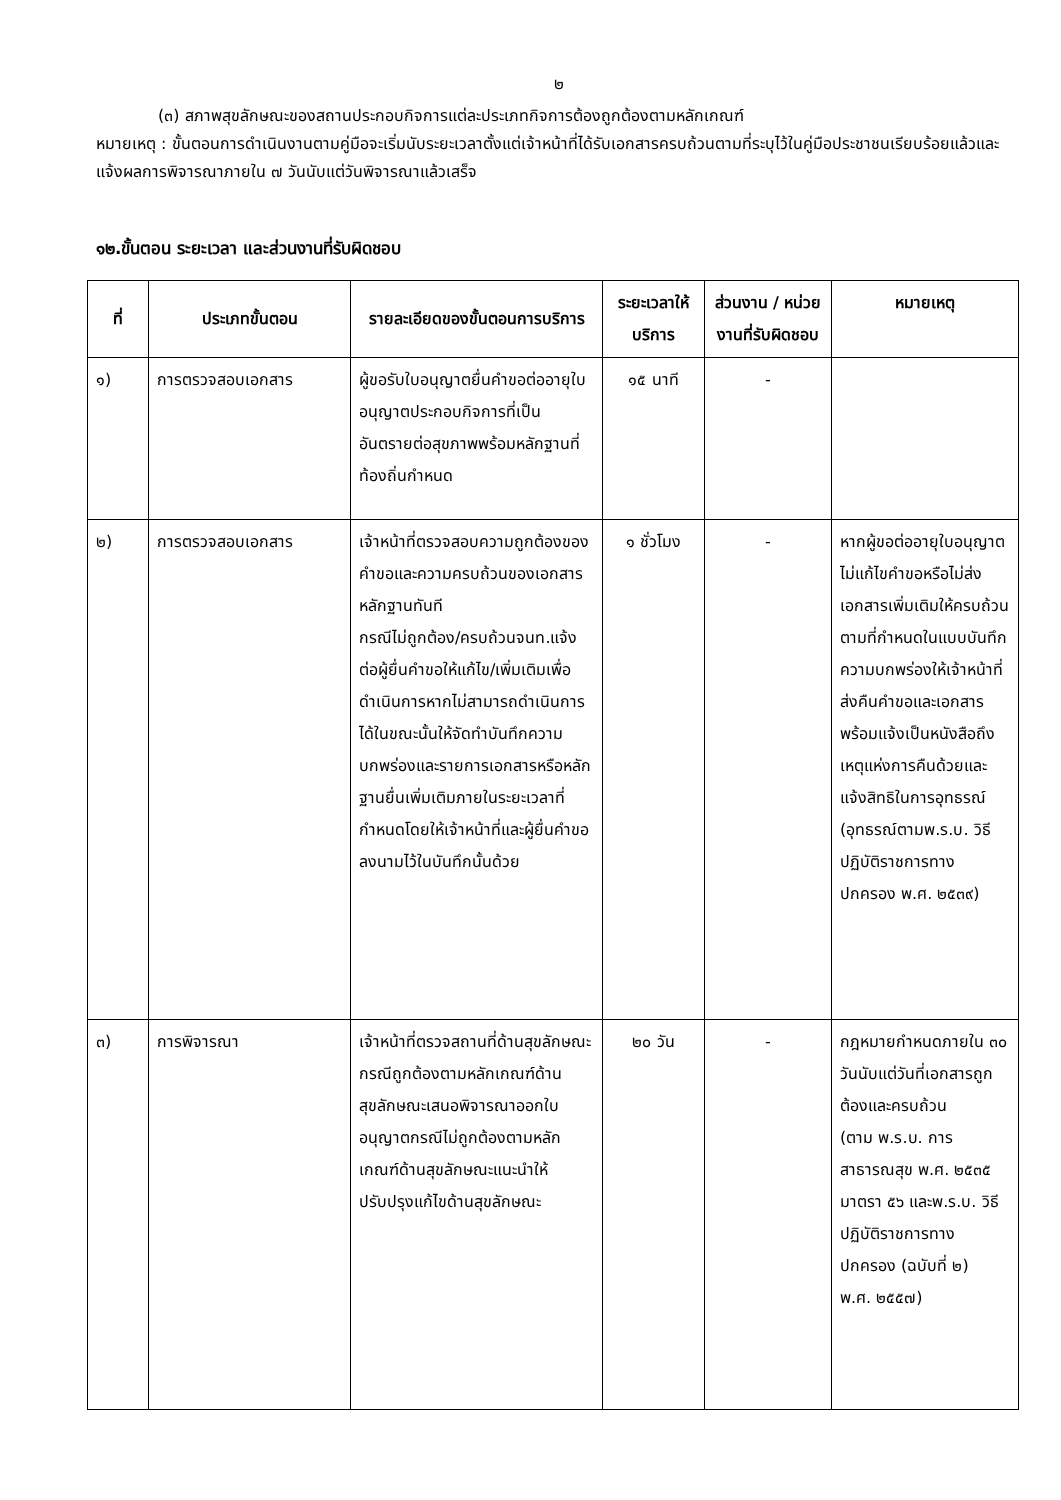๒
(๓) สภาพสุขลักษณะของสถานประกอบกิจการแต่ละประเภทกิจการต้องถูกต้องตามหลักเกณฑ์
หมายเหตุ : ขั้นตอนการดำเนินงานตามคู่มือจะเริ่มนับระยะเวลาตั้งแต่เจ้าหน้าที่ได้รับเอกสารครบถ้วนตามที่ระบุไว้ในคู่มือประชาชนเรียบร้อยแล้วและแจ้งผลการพิจารณาภายใน ๗ วันนับแต่วันพิจารณาแล้วเสร็จ
๑๒.ขั้นตอน ระยะเวลา และส่วนงานที่รับผิดชอบ
| ที่ | ประเภทขั้นตอน | รายละเอียดของขั้นตอนการบริการ | ระยะเวลาให้บริการ | ส่วนงาน / หน่วยงานที่รับผิดชอบ | หมายเหตุ |
| --- | --- | --- | --- | --- | --- |
| ๑) | การตรวจสอบเอกสาร | ผู้ขอรับใบอนุญาตยื่นคำขอต่ออายุใบอนุญาตประกอบกิจการที่เป็นอันตรายต่อสุขภาพพร้อมหลักฐานที่ท้องถิ่นกำหนด | ๑๕ นาที | - | |
| ๒) | การตรวจสอบเอกสาร | เจ้าหน้าที่ตรวจสอบความถูกต้องของคำขอและความครบถ้วนของเอกสารหลักฐานทันที กรณีไม่ถูกต้อง/ครบถ้วนจนท.แจ้งต่อผู้ยื่นคำขอให้แก้ไข/เพิ่มเติมเพื่อดำเนินการหากไม่สามารถดำเนินการได้ในขณะนั้นให้จัดทำบันทึกความบกพร่องและรายการเอกสารหรือหลักฐานยื่นเพิ่มเติมภายในระยะเวลาที่กำหนดโดยให้เจ้าหน้าที่และผู้ยื่นคำขอลงนามไว้ในบันทึกนั้นด้วย | ๑ ชั่วโมง | - | หากผู้ขอต่ออายุใบอนุญาตไม่แก้ไขคำขอหรือไม่ส่งเอกสารเพิ่มเติมให้ครบถ้วนตามที่กำหนดในแบบบันทึกความบกพร่องให้เจ้าหน้าที่ส่งคืนคำขอและเอกสารพร้อมแจ้งเป็นหนังสือถึงเหตุแห่งการคืนด้วยและแจ้งสิทธิในการอุทธรณ์ (อุทธรณ์ตามพ.ร.บ. วิธีปฏิบัติราชการทางปกครอง พ.ศ. ๒๕๓๙) |
| ๓) | การพิจารณา | เจ้าหน้าที่ตรวจสถานที่ด้านสุขลักษณะกรณีถูกต้องตามหลักเกณฑ์ด้านสุขลักษณะเสนอพิจารณาออกใบอนุญาตกรณีไม่ถูกต้องตามหลักเกณฑ์ด้านสุขลักษณะแนะนำให้ปรับปรุงแก้ไขด้านสุขลักษณะ | ๒๐ วัน | - | กฎหมายกำหนดภายใน ๓๐ วันนับแต่วันที่เอกสารถูกต้องและครบถ้วน (ตาม พ.ร.บ. การสาธารณสุข พ.ศ. ๒๕๓๕ มาตรา ๕๖ และพ.ร.บ. วิธีปฏิบัติราชการทางปกครอง (ฉบับที่ ๒) พ.ศ. ๒๕๕๗) |